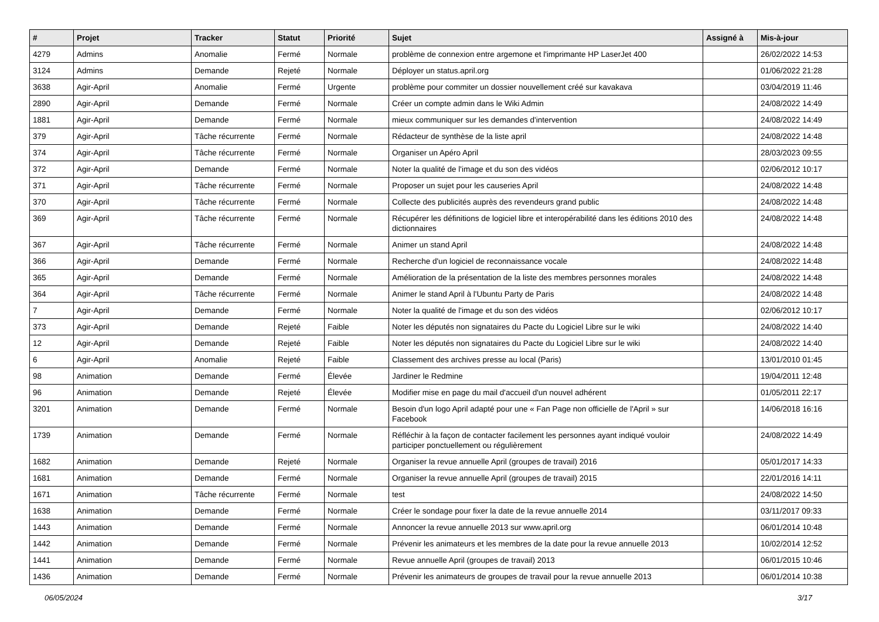| # | Projet | Tracker | Statut | Priorité | Sujet | Assigné à | Mis-à-jour |
| --- | --- | --- | --- | --- | --- | --- | --- |
| 4279 | Admins | Anomalie | Fermé | Normale | problème de connexion entre argemone et l'imprimante HP LaserJet 400 | | 26/02/2022 14:53 |
| 3124 | Admins | Demande | Rejeté | Normale | Déployer un status.april.org | | 01/06/2022 21:28 |
| 3638 | Agir-April | Anomalie | Fermé | Urgente | problème pour commiter un dossier nouvellement créé sur kavakava | | 03/04/2019 11:46 |
| 2890 | Agir-April | Demande | Fermé | Normale | Créer un compte admin dans le Wiki Admin | | 24/08/2022 14:49 |
| 1881 | Agir-April | Demande | Fermé | Normale | mieux communiquer sur les demandes d'intervention | | 24/08/2022 14:49 |
| 379 | Agir-April | Tâche récurrente | Fermé | Normale | Rédacteur de synthèse de la liste april | | 24/08/2022 14:48 |
| 374 | Agir-April | Tâche récurrente | Fermé | Normale | Organiser un Apéro April | | 28/03/2023 09:55 |
| 372 | Agir-April | Demande | Fermé | Normale | Noter la qualité de l'image et du son des vidéos | | 02/06/2012 10:17 |
| 371 | Agir-April | Tâche récurrente | Fermé | Normale | Proposer un sujet pour les causeries April | | 24/08/2022 14:48 |
| 370 | Agir-April | Tâche récurrente | Fermé | Normale | Collecte des publicités auprès des revendeurs grand public | | 24/08/2022 14:48 |
| 369 | Agir-April | Tâche récurrente | Fermé | Normale | Récupérer les définitions de logiciel libre et interopérabilité dans les éditions 2010 des dictionnaires | | 24/08/2022 14:48 |
| 367 | Agir-April | Tâche récurrente | Fermé | Normale | Animer un stand April | | 24/08/2022 14:48 |
| 366 | Agir-April | Demande | Fermé | Normale | Recherche d'un logiciel de reconnaissance vocale | | 24/08/2022 14:48 |
| 365 | Agir-April | Demande | Fermé | Normale | Amélioration de la présentation de la liste des membres personnes morales | | 24/08/2022 14:48 |
| 364 | Agir-April | Tâche récurrente | Fermé | Normale | Animer le stand April à l'Ubuntu Party de Paris | | 24/08/2022 14:48 |
| 7 | Agir-April | Demande | Fermé | Normale | Noter la qualité de l'image et du son des vidéos | | 02/06/2012 10:17 |
| 373 | Agir-April | Demande | Rejeté | Faible | Noter les députés non signataires du Pacte du Logiciel Libre sur le wiki | | 24/08/2022 14:40 |
| 12 | Agir-April | Demande | Rejeté | Faible | Noter les députés non signataires du Pacte du Logiciel Libre sur le wiki | | 24/08/2022 14:40 |
| 6 | Agir-April | Anomalie | Rejeté | Faible | Classement des archives presse au local (Paris) | | 13/01/2010 01:45 |
| 98 | Animation | Demande | Fermé | Élevée | Jardiner le Redmine | | 19/04/2011 12:48 |
| 96 | Animation | Demande | Rejeté | Élevée | Modifier mise en page du mail d'accueil d'un nouvel adhérent | | 01/05/2011 22:17 |
| 3201 | Animation | Demande | Fermé | Normale | Besoin d'un logo April adapté pour une « Fan Page non officielle de l'April » sur Facebook | | 14/06/2018 16:16 |
| 1739 | Animation | Demande | Fermé | Normale | Réfléchir à la façon de contacter facilement les personnes ayant indiqué vouloir participer ponctuellement ou régulièrement | | 24/08/2022 14:49 |
| 1682 | Animation | Demande | Rejeté | Normale | Organiser la revue annuelle April (groupes de travail) 2016 | | 05/01/2017 14:33 |
| 1681 | Animation | Demande | Fermé | Normale | Organiser la revue annuelle April (groupes de travail) 2015 | | 22/01/2016 14:11 |
| 1671 | Animation | Tâche récurrente | Fermé | Normale | test | | 24/08/2022 14:50 |
| 1638 | Animation | Demande | Fermé | Normale | Créer le sondage pour fixer la date de la revue annuelle 2014 | | 03/11/2017 09:33 |
| 1443 | Animation | Demande | Fermé | Normale | Annoncer la revue annuelle 2013 sur www.april.org | | 06/01/2014 10:48 |
| 1442 | Animation | Demande | Fermé | Normale | Prévenir les animateurs et les membres de la date pour la revue annuelle 2013 | | 10/02/2014 12:52 |
| 1441 | Animation | Demande | Fermé | Normale | Revue annuelle April (groupes de travail) 2013 | | 06/01/2015 10:46 |
| 1436 | Animation | Demande | Fermé | Normale | Prévenir les animateurs de groupes de travail pour la revue annuelle 2013 | | 06/01/2014 10:38 |
06/05/2024 3/17